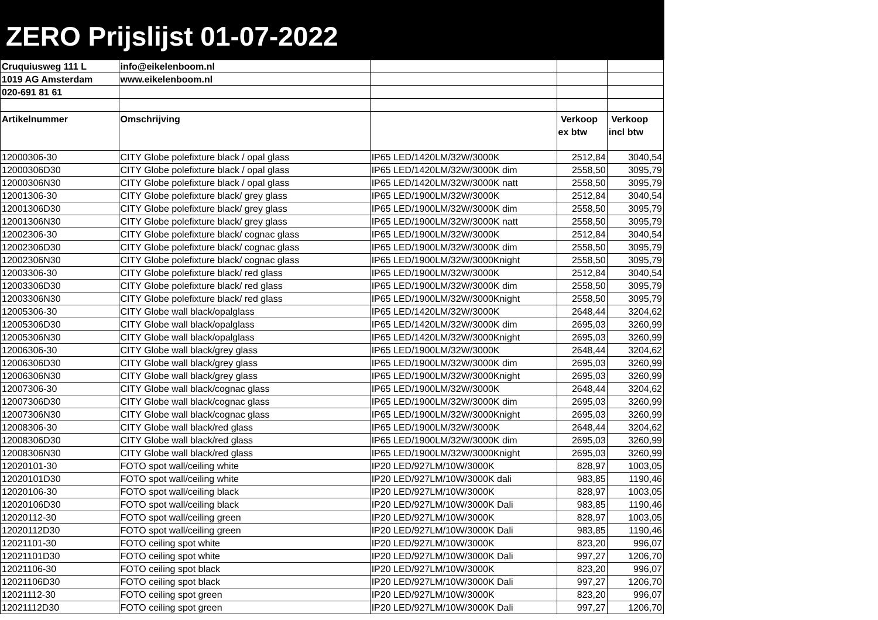ZERO Prijslijst 01-07-2022
| Cruquiusweg 111 L | info@eikelenboom.nl | | | |
| 1019 AG Amsterdam | www.eikelenboom.nl | | | |
| 020-691 81 61 | | | | |
| Artikelnummer | Omschrijving | | Verkoop ex btw | Verkoop incl btw |
| 12000306-30 | CITY Globe polefixture black / opal glass | IP65 LED/1420LM/32W/3000K | 2512,84 | 3040,54 |
| 12000306D30 | CITY Globe polefixture black / opal glass | IP65 LED/1420LM/32W/3000K dim | 2558,50 | 3095,79 |
| 12000306N30 | CITY Globe polefixture black / opal glass | IP65 LED/1420LM/32W/3000K natt | 2558,50 | 3095,79 |
| 12001306-30 | CITY Globe polefixture black/ grey glass | IP65 LED/1900LM/32W/3000K | 2512,84 | 3040,54 |
| 12001306D30 | CITY Globe polefixture black/ grey glass | IP65 LED/1900LM/32W/3000K dim | 2558,50 | 3095,79 |
| 12001306N30 | CITY Globe polefixture black/ grey glass | IP65 LED/1900LM/32W/3000K natt | 2558,50 | 3095,79 |
| 12002306-30 | CITY Globe polefixture black/ cognac glass | IP65 LED/1900LM/32W/3000K | 2512,84 | 3040,54 |
| 12002306D30 | CITY Globe polefixture black/ cognac glass | IP65 LED/1900LM/32W/3000K dim | 2558,50 | 3095,79 |
| 12002306N30 | CITY Globe polefixture black/ cognac glass | IP65 LED/1900LM/32W/3000Knight | 2558,50 | 3095,79 |
| 12003306-30 | CITY Globe polefixture black/ red glass | IP65 LED/1900LM/32W/3000K | 2512,84 | 3040,54 |
| 12003306D30 | CITY Globe polefixture black/ red glass | IP65 LED/1900LM/32W/3000K dim | 2558,50 | 3095,79 |
| 12003306N30 | CITY Globe polefixture black/ red glass | IP65 LED/1900LM/32W/3000Knight | 2558,50 | 3095,79 |
| 12005306-30 | CITY Globe wall black/opalglass | IP65 LED/1420LM/32W/3000K | 2648,44 | 3204,62 |
| 12005306D30 | CITY Globe wall black/opalglass | IP65 LED/1420LM/32W/3000K dim | 2695,03 | 3260,99 |
| 12005306N30 | CITY Globe wall black/opalglass | IP65 LED/1420LM/32W/3000Knight | 2695,03 | 3260,99 |
| 12006306-30 | CITY Globe wall black/grey glass | IP65 LED/1900LM/32W/3000K | 2648,44 | 3204,62 |
| 12006306D30 | CITY Globe wall black/grey glass | IP65 LED/1900LM/32W/3000K dim | 2695,03 | 3260,99 |
| 12006306N30 | CITY Globe wall black/grey glass | IP65 LED/1900LM/32W/3000Knight | 2695,03 | 3260,99 |
| 12007306-30 | CITY Globe wall black/cognac glass | IP65 LED/1900LM/32W/3000K | 2648,44 | 3204,62 |
| 12007306D30 | CITY Globe wall black/cognac glass | IP65 LED/1900LM/32W/3000K dim | 2695,03 | 3260,99 |
| 12007306N30 | CITY Globe wall black/cognac glass | IP65 LED/1900LM/32W/3000Knight | 2695,03 | 3260,99 |
| 12008306-30 | CITY Globe wall black/red glass | IP65 LED/1900LM/32W/3000K | 2648,44 | 3204,62 |
| 12008306D30 | CITY Globe wall black/red glass | IP65 LED/1900LM/32W/3000K dim | 2695,03 | 3260,99 |
| 12008306N30 | CITY Globe wall black/red glass | IP65 LED/1900LM/32W/3000Knight | 2695,03 | 3260,99 |
| 12020101-30 | FOTO spot wall/ceiling white | IP20 LED/927LM/10W/3000K | 828,97 | 1003,05 |
| 12020101D30 | FOTO spot wall/ceiling white | IP20 LED/927LM/10W/3000K dali | 983,85 | 1190,46 |
| 12020106-30 | FOTO spot wall/ceiling black | IP20 LED/927LM/10W/3000K | 828,97 | 1003,05 |
| 12020106D30 | FOTO spot wall/ceiling black | IP20 LED/927LM/10W/3000K Dali | 983,85 | 1190,46 |
| 12020112-30 | FOTO spot wall/ceiling green | IP20 LED/927LM/10W/3000K | 828,97 | 1003,05 |
| 12020112D30 | FOTO spot wall/ceiling green | IP20 LED/927LM/10W/3000K Dali | 983,85 | 1190,46 |
| 12021101-30 | FOTO ceiling spot white | IP20 LED/927LM/10W/3000K | 823,20 | 996,07 |
| 12021101D30 | FOTO ceiling spot white | IP20 LED/927LM/10W/3000K Dali | 997,27 | 1206,70 |
| 12021106-30 | FOTO ceiling spot black | IP20 LED/927LM/10W/3000K | 823,20 | 996,07 |
| 12021106D30 | FOTO ceiling spot black | IP20 LED/927LM/10W/3000K Dali | 997,27 | 1206,70 |
| 12021112-30 | FOTO ceiling spot green | IP20 LED/927LM/10W/3000K | 823,20 | 996,07 |
| 12021112D30 | FOTO ceiling spot green | IP20 LED/927LM/10W/3000K Dali | 997,27 | 1206,70 |